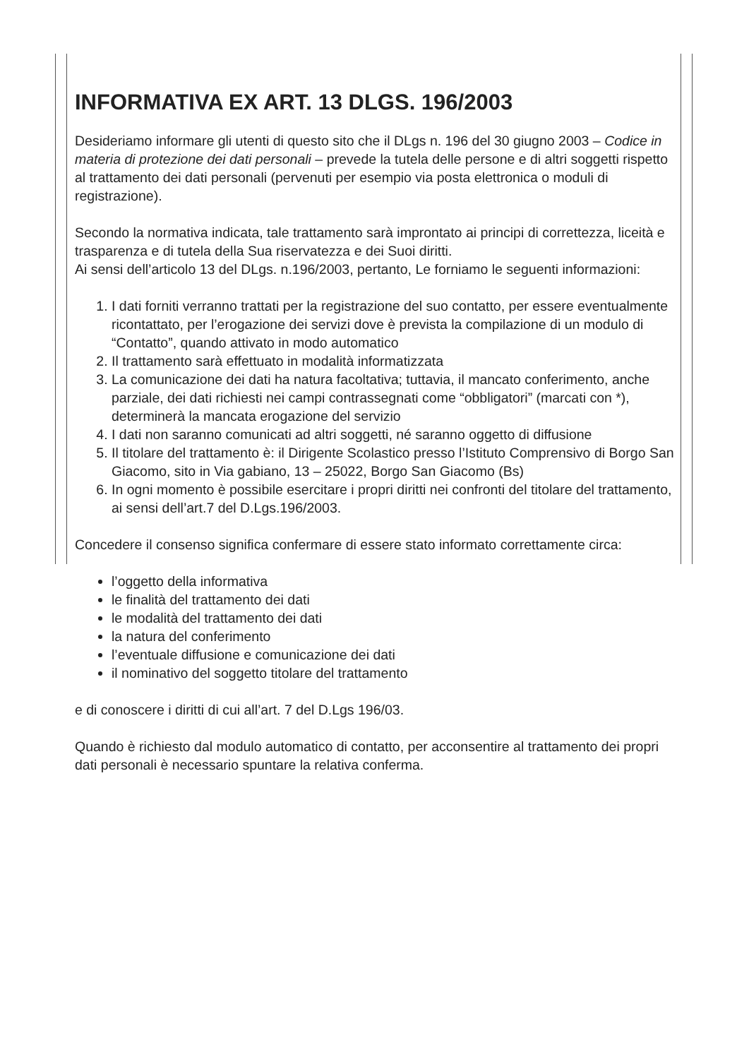INFORMATIVA EX ART. 13 DLGS. 196/2003
Desideriamo informare gli utenti di questo sito che il DLgs n. 196 del 30 giugno 2003 – Codice in materia di protezione dei dati personali – prevede la tutela delle persone e di altri soggetti rispetto al trattamento dei dati personali (pervenuti per esempio via posta elettronica o moduli di registrazione).
Secondo la normativa indicata, tale trattamento sarà improntato ai principi di correttezza, liceità e trasparenza e di tutela della Sua riservatezza e dei Suoi diritti.
Ai sensi dell’articolo 13 del DLgs. n.196/2003, pertanto, Le forniamo le seguenti informazioni:
1. I dati forniti verranno trattati per la registrazione del suo contatto, per essere eventualmente ricontattato, per l’erogazione dei servizi dove è prevista la compilazione di un modulo di “Contatto”, quando attivato in modo automatico
2. Il trattamento sarà effettuato in modalità informatizzata
3. La comunicazione dei dati ha natura facoltativa; tuttavia, il mancato conferimento, anche parziale, dei dati richiesti nei campi contrassegnati come “obbligatori” (marcati con *), determinerà la mancata erogazione del servizio
4. I dati non saranno comunicati ad altri soggetti, né saranno oggetto di diffusione
5. Il titolare del trattamento è: il Dirigente Scolastico presso l’Istituto Comprensivo di Borgo San Giacomo, sito in Via gabiano, 13 – 25022, Borgo San Giacomo (Bs)
6. In ogni momento è possibile esercitare i propri diritti nei confronti del titolare del trattamento, ai sensi dell’art.7 del D.Lgs.196/2003.
Concedere il consenso significa confermare di essere stato informato correttamente circa:
l’oggetto della informativa
le finalità del trattamento dei dati
le modalità del trattamento dei dati
la natura del conferimento
l’eventuale diffusione e comunicazione dei dati
il nominativo del soggetto titolare del trattamento
e di conoscere i diritti di cui all’art. 7 del D.Lgs 196/03.
Quando è richiesto dal modulo automatico di contatto, per acconsentire al trattamento dei propri dati personali è necessario spuntare la relativa conferma.